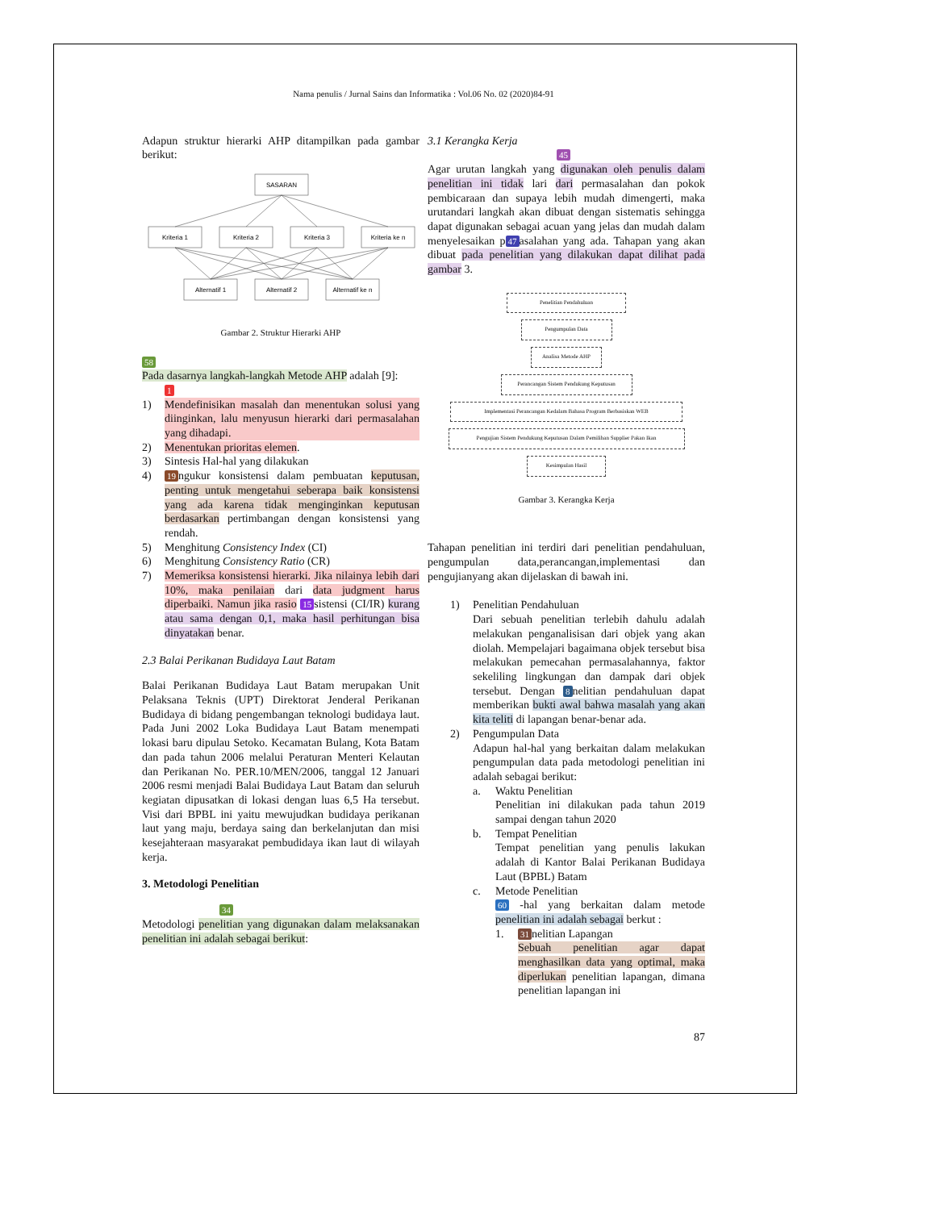Nama penulis / Jurnal Sains dan Informatika : Vol.06 No. 02 (2020)84-91
Adapun struktur hierarki AHP ditampilkan pada gambar berikut:
SASARAN
Kriteria 1
Kriteria 2
Kriteria 3
Kriteria ke n
Alternatif 1
Alternatif 2
Alternatif ke n
Gambar 2. Struktur Hierarki AHP
58
Pada dasarnya langkah-langkah Metode AHP adalah [9]:
1
1) Mendefinisikan masalah dan menentukan solusi yang diinginkan, lalu menyusun hierarki dari permasalahan yang dihadapi.
2) Menentukan prioritas elemen.
3) Sintesis Hal-hal yang dilakukan
4) 19 ngukur konsistensi dalam pembuatan keputusan, penting untuk mengetahui seberapa baik konsistensi yang ada karena tidak menginginkan keputusan berdasarkan pertimbangan dengan konsistensi yang rendah.
5) Menghitung Consistency Index (CI)
6) Menghitung Consistency Ratio (CR)
7) Memeriksa konsistensi hierarki. Jika nilainya lebih dari 10%, maka penilaian dari data judgment harus diperbaiki. Namun jika rasio 15 sistensi (CI/IR) kurang atau sama dengan 0,1, maka hasil perhitungan bisa dinyatakan benar.
2.3 Balai Perikanan Budidaya Laut Batam
Balai Perikanan Budidaya Laut Batam merupakan Unit Pelaksana Teknis (UPT) Direktorat Jenderal Perikanan Budidaya di bidang pengembangan teknologi budidaya laut. Pada Juni 2002 Loka Budidaya Laut Batam menempati lokasi baru dipulau Setoko. Kecamatan Bulang, Kota Batam dan pada tahun 2006 melalui Peraturan Menteri Kelautan dan Perikanan No. PER.10/MEN/2006, tanggal 12 Januari 2006 resmi menjadi Balai Budidaya Laut Batam dan seluruh kegiatan dipusatkan di lokasi dengan luas 6,5 Ha tersebut. Visi dari BPBL ini yaitu mewujudkan budidaya perikanan laut yang maju, berdaya saing dan berkelanjutan dan misi kesejahteraan masyarakat pembudidaya ikan laut di wilayah kerja.
3. Metodologi Penelitian
34
Metodologi penelitian yang digunakan dalam melaksanakan penelitian ini adalah sebagai berikut:
3.1 Kerangka Kerja
45
Agar urutan langkah yang digunakan oleh penulis dalam penelitian ini tidak lari dari permasalahan dan pokok pembicaraan dan supaya lebih mudah dimengerti, maka urutandari langkah akan dibuat dengan sistematis sehingga dapat digunakan sebagai acuan yang jelas dan mudah dalam menyelesaikan p 47 asalahan yang ada. Tahapan yang akan dibuat pada penelitian yang dilakukan dapat dilihat pada gambar 3.
Penelitian Pendahuluan
Pengumpulan Data
Analisa Metode AHP
Perancangan Sistem Pendukung Keputusan
Implementasi Perancangan Kedalam Bahasa Program Berbasiskan WEB
Pengujian Sistem Pendukung Keputusan Dalam Pemilihan Supplier Pakan Ikan
Kesimpulan Hasil
Gambar 3. Kerangka Kerja
Tahapan penelitian ini terdiri dari penelitian pendahuluan, pengumpulan data,perancangan,implementasi dan pengujianyang akan dijelaskan di bawah ini.
1) Penelitian Pendahuluan
Dari sebuah penelitian terlebih dahulu adalah melakukan penganalisisan dari objek yang akan diolah. Mempelajari bagaimana objek tersebut bisa melakukan pemecahan permasalahannya, faktor sekeliling lingkungan dan dampak dari objek tersebut. Dengan 8 nelitian pendahuluan dapat memberikan bukti awal bahwa masalah yang akan kita teliti di lapangan benar-benar ada.
2) Pengumpulan Data
Adapun hal-hal yang berkaitan dalam melakukan pengumpulan data pada metodologi penelitian ini adalah sebagai berikut:
a. Waktu Penelitian
Penelitian ini dilakukan pada tahun 2019 sampai dengan tahun 2020
b. Tempat Penelitian
Tempat penelitian yang penulis lakukan adalah di Kantor Balai Perikanan Budidaya Laut (BPBL) Batam
c. Metode Penelitian
60 -hal yang berkaitan dalam metode penelitian ini adalah sebagai berkut :
1. 31 nelitian Lapangan
Sebuah penelitian agar dapat menghasilkan data yang optimal, maka diperlukan penelitian lapangan, dimana penelitian lapangan ini
87